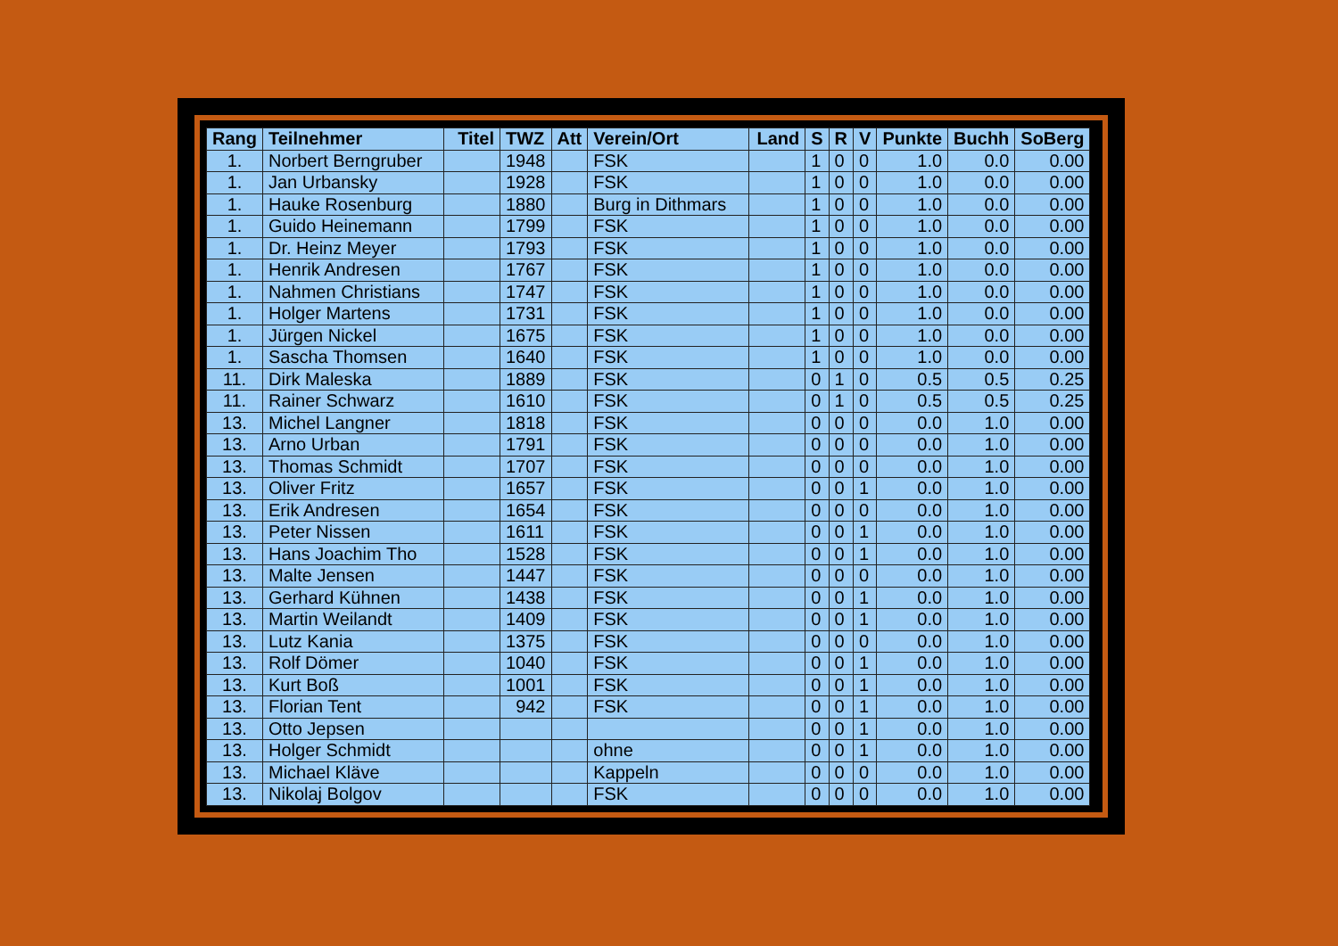| Rang | Teilnehmer | Titel | TWZ | Att | Verein/Ort | Land | S | R | V | Punkte | Buchh | SoBerg |
| --- | --- | --- | --- | --- | --- | --- | --- | --- | --- | --- | --- | --- |
| 1. | Norbert Berngruber | | 1948 | | FSK | | 1 | 0 | 0 | 1.0 | 0.0 | 0.00 |
| 1. | Jan Urbansky | | 1928 | | FSK | | 1 | 0 | 0 | 1.0 | 0.0 | 0.00 |
| 1. | Hauke Rosenburg | | 1880 | | Burg in Dithmars | | 1 | 0 | 0 | 1.0 | 0.0 | 0.00 |
| 1. | Guido Heinemann | | 1799 | | FSK | | 1 | 0 | 0 | 1.0 | 0.0 | 0.00 |
| 1. | Dr. Heinz Meyer | | 1793 | | FSK | | 1 | 0 | 0 | 1.0 | 0.0 | 0.00 |
| 1. | Henrik Andresen | | 1767 | | FSK | | 1 | 0 | 0 | 1.0 | 0.0 | 0.00 |
| 1. | Nahmen Christians | | 1747 | | FSK | | 1 | 0 | 0 | 1.0 | 0.0 | 0.00 |
| 1. | Holger Martens | | 1731 | | FSK | | 1 | 0 | 0 | 1.0 | 0.0 | 0.00 |
| 1. | Jürgen Nickel | | 1675 | | FSK | | 1 | 0 | 0 | 1.0 | 0.0 | 0.00 |
| 1. | Sascha Thomsen | | 1640 | | FSK | | 1 | 0 | 0 | 1.0 | 0.0 | 0.00 |
| 11. | Dirk Maleska | | 1889 | | FSK | | 0 | 1 | 0 | 0.5 | 0.5 | 0.25 |
| 11. | Rainer Schwarz | | 1610 | | FSK | | 0 | 1 | 0 | 0.5 | 0.5 | 0.25 |
| 13. | Michel Langner | | 1818 | | FSK | | 0 | 0 | 0 | 0.0 | 1.0 | 0.00 |
| 13. | Arno Urban | | 1791 | | FSK | | 0 | 0 | 0 | 0.0 | 1.0 | 0.00 |
| 13. | Thomas Schmidt | | 1707 | | FSK | | 0 | 0 | 0 | 0.0 | 1.0 | 0.00 |
| 13. | Oliver Fritz | | 1657 | | FSK | | 0 | 0 | 1 | 0.0 | 1.0 | 0.00 |
| 13. | Erik Andresen | | 1654 | | FSK | | 0 | 0 | 0 | 0.0 | 1.0 | 0.00 |
| 13. | Peter Nissen | | 1611 | | FSK | | 0 | 0 | 1 | 0.0 | 1.0 | 0.00 |
| 13. | Hans Joachim Tho | | 1528 | | FSK | | 0 | 0 | 1 | 0.0 | 1.0 | 0.00 |
| 13. | Malte Jensen | | 1447 | | FSK | | 0 | 0 | 0 | 0.0 | 1.0 | 0.00 |
| 13. | Gerhard Kühnen | | 1438 | | FSK | | 0 | 0 | 1 | 0.0 | 1.0 | 0.00 |
| 13. | Martin Weilandt | | 1409 | | FSK | | 0 | 0 | 1 | 0.0 | 1.0 | 0.00 |
| 13. | Lutz Kania | | 1375 | | FSK | | 0 | 0 | 0 | 0.0 | 1.0 | 0.00 |
| 13. | Rolf Dömer | | 1040 | | FSK | | 0 | 0 | 1 | 0.0 | 1.0 | 0.00 |
| 13. | Kurt Boß | | 1001 | | FSK | | 0 | 0 | 1 | 0.0 | 1.0 | 0.00 |
| 13. | Florian Tent | | 942 | | FSK | | 0 | 0 | 1 | 0.0 | 1.0 | 0.00 |
| 13. | Otto Jepsen | | | | | | 0 | 0 | 1 | 0.0 | 1.0 | 0.00 |
| 13. | Holger Schmidt | | | | ohne | | 0 | 0 | 1 | 0.0 | 1.0 | 0.00 |
| 13. | Michael Kläve | | | | Kappeln | | 0 | 0 | 0 | 0.0 | 1.0 | 0.00 |
| 13. | Nikolaj Bolgov | | | | FSK | | 0 | 0 | 0 | 0.0 | 1.0 | 0.00 |